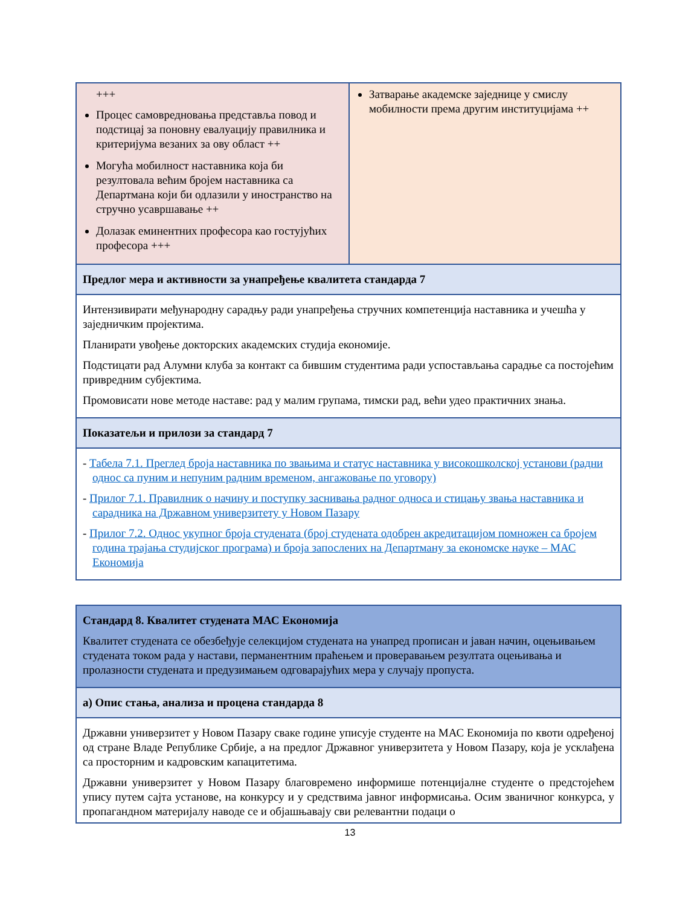| +++ Процес самовредновања представља повод и подстицај за поновну евалуацију правилника и критеријума везаних за ову област ++ Могућа мобилност наставника која би резултовала већим бројем наставника са Департмана који би одлазили у иностранство на стручно усавршавање ++ Долазак еминентних професора као гостујућих професора +++ | Затварање академске заједнице у смислу мобилности према другим институцијама ++ |
| Предлог мера и активности за унапређење квалитета стандарда 7 | |
| Интензивирати међународну сарадњу ради унапређења стручних компетенција наставника и учешћа у заједничким пројектима. Планирати увођење докторских академских студија економије. Подстицати рад Алумни клуба за контакт са бившим студентима ради успостављања сарадње са постојећим привредним субјектима. Промовисати нове методе наставе: рад у малим групама, тимски рад, већи удео практичних знања. | |
| Показатељи и прилози за стандард 7 | |
| - Табела 7.1. Преглед броја наставника по звањима и статус наставника у високошколској установи (радни однос са пуним и непуним радним временом, ангажовање по уговору) - Прилог 7.1. Правилник о начину и поступку заснивања радног односа и стицању звања наставника и сарадника на Државном универзитету у Новом Пазару - Прилог 7.2. Однос укупног броја студената (број студената одобрен акредитацијом помножен са бројем година трајања студијског програма) и броја запослених на Департману за економске науке – МАС Економија | |
| Стандард 8. Квалитет студената МАС Економија Квалитет студената се обезбеђује селекцијом студената на унапред прописан и јаван начин, оцењивањем студената током рада у настави, перманентним праћењем и проверавањем резултата оцењивања и пролазности студената и предузимањем одговарајућих мера у случају пропуста. |
| а) Опис стања, анализа и процена стандарда 8 |
| Државни универзитет у Новом Пазару сваке године уписује студенте на МАС Економија по квоти одређеној од стране Владе Републике Србије, а на предлог Државног универзитета у Новом Пазару, која је усклађена са просторним и кадровским капацитетима. Државни универзитет у Новом Пазару благовремено информише потенцијалне студенте о предстојећем упису путем сајта установе, на конкурсу и у средствима јавног информисања. Осим званичног конкурса, у пропагандном материјалу наводе се и објашњавају сви релевантни подаци о |
13